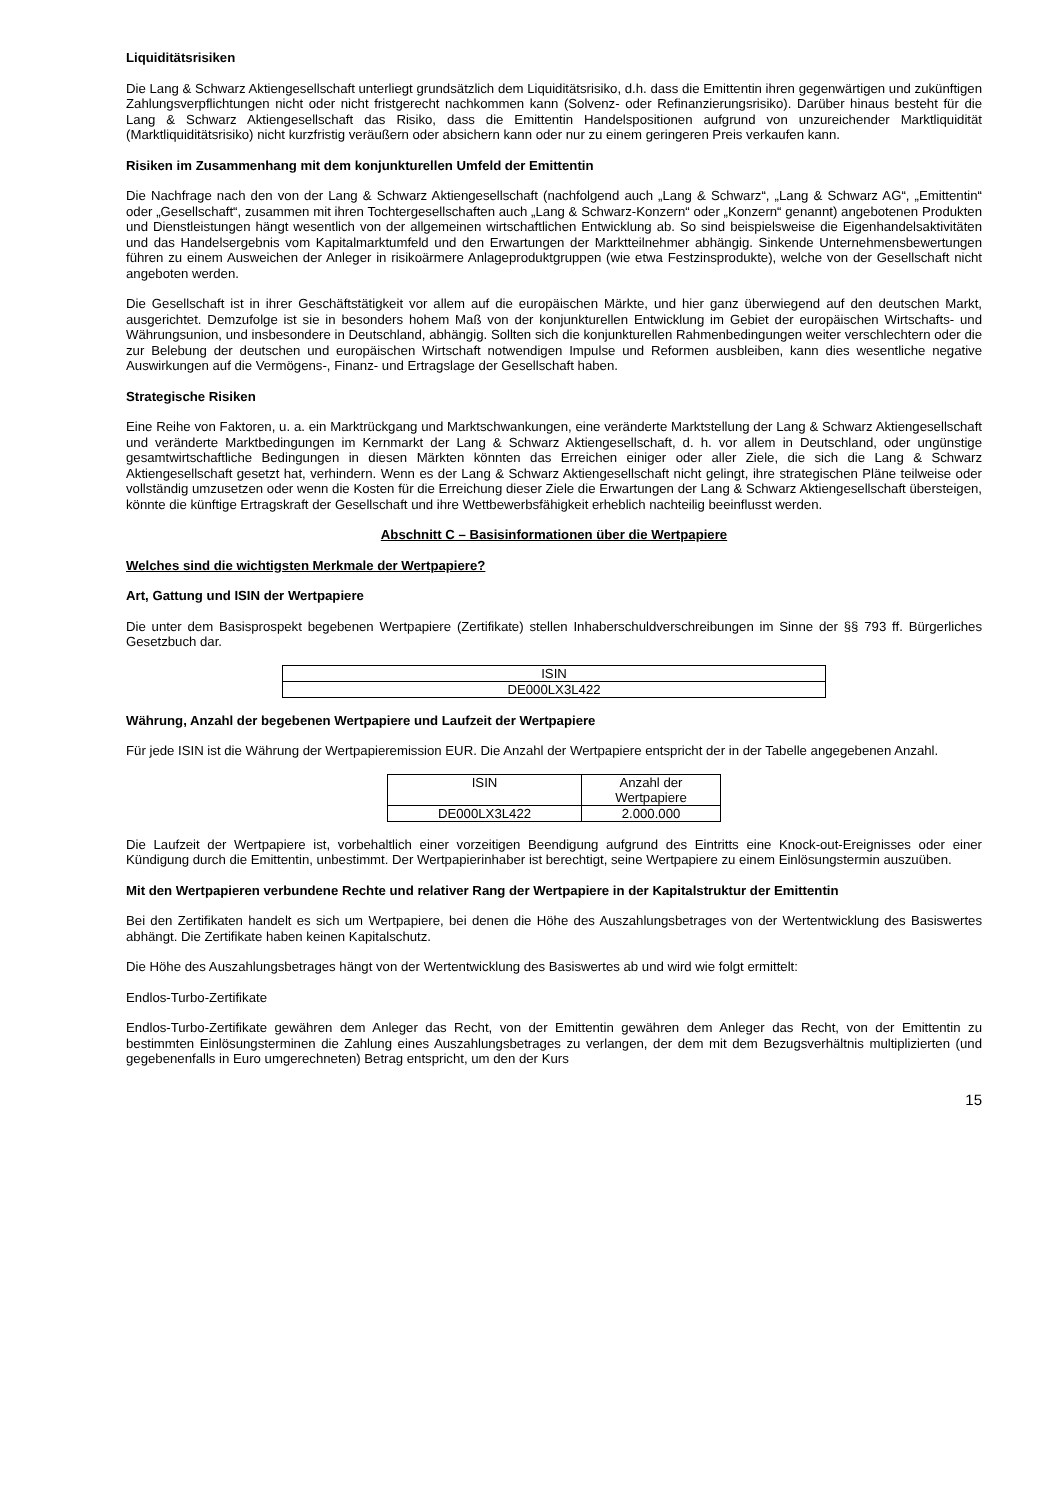Liquiditätsrisiken
Die Lang & Schwarz Aktiengesellschaft unterliegt grundsätzlich dem Liquiditätsrisiko, d.h. dass die Emittentin ihren gegenwärtigen und zukünftigen Zahlungsverpflichtungen nicht oder nicht fristgerecht nachkommen kann (Solvenz- oder Refinanzierungsrisiko). Darüber hinaus besteht für die Lang & Schwarz Aktiengesellschaft das Risiko, dass die Emittentin Handelspositionen aufgrund von unzureichender Marktliquidität (Marktliquiditätsrisiko) nicht kurzfristig veräußern oder absichern kann oder nur zu einem geringeren Preis verkaufen kann.
Risiken im Zusammenhang mit dem konjunkturellen Umfeld der Emittentin
Die Nachfrage nach den von der Lang & Schwarz Aktiengesellschaft (nachfolgend auch „Lang & Schwarz“, „Lang & Schwarz AG“, „Emittentin“ oder „Gesellschaft“, zusammen mit ihren Tochtergesellschaften auch „Lang & Schwarz-Konzern“ oder „Konzern“ genannt) angebotenen Produkten und Dienstleistungen hängt wesentlich von der allgemeinen wirtschaftlichen Entwicklung ab. So sind beispielsweise die Eigenhandelsaktivitäten und das Handelsergebnis vom Kapitalmarktumfeld und den Erwartungen der Marktteilnehmer abhängig. Sinkende Unternehmensbewertungen führen zu einem Ausweichen der Anleger in risikoärmere Anlageproduktgruppen (wie etwa Festzinsprodukte), welche von der Gesellschaft nicht angeboten werden.
Die Gesellschaft ist in ihrer Geschäftstätigkeit vor allem auf die europäischen Märkte, und hier ganz überwiegend auf den deutschen Markt, ausgerichtet. Demzufolge ist sie in besonders hohem Maß von der konjunkturellen Entwicklung im Gebiet der europäischen Wirtschafts- und Währungsunion, und insbesondere in Deutschland, abhängig. Sollten sich die konjunkturellen Rahmenbedingungen weiter verschlechtern oder die zur Belebung der deutschen und europäischen Wirtschaft notwendigen Impulse und Reformen ausbleiben, kann dies wesentliche negative Auswirkungen auf die Vermögens-, Finanz- und Ertragslage der Gesellschaft haben.
Strategische Risiken
Eine Reihe von Faktoren, u. a. ein Marktrückgang und Marktschwankungen, eine veränderte Marktstellung der Lang & Schwarz Aktiengesellschaft und veränderte Marktbedingungen im Kernmarkt der Lang & Schwarz Aktiengesellschaft, d. h. vor allem in Deutschland, oder ungünstige gesamtwirtschaftliche Bedingungen in diesen Märkten könnten das Erreichen einiger oder aller Ziele, die sich die Lang & Schwarz Aktiengesellschaft gesetzt hat, verhindern. Wenn es der Lang & Schwarz Aktiengesellschaft nicht gelingt, ihre strategischen Pläne teilweise oder vollständig umzusetzen oder wenn die Kosten für die Erreichung dieser Ziele die Erwartungen der Lang & Schwarz Aktiengesellschaft übersteigen, könnte die künftige Ertragskraft der Gesellschaft und ihre Wettbewerbsfähigkeit erheblich nachteilig beeinflusst werden.
Abschnitt C – Basisinformationen über die Wertpapiere
Welches sind die wichtigsten Merkmale der Wertpapiere?
Art, Gattung und ISIN der Wertpapiere
Die unter dem Basisprospekt begebenen Wertpapiere (Zertifikate) stellen Inhaberschuldverschreibungen im Sinne der §§ 793 ff. Bürgerliches Gesetzbuch dar.
| ISIN |
| --- |
| DE000LX3L422 |
Währung, Anzahl der begebenen Wertpapiere und Laufzeit der Wertpapiere
Für jede ISIN ist die Währung der Wertpapieremission EUR. Die Anzahl der Wertpapiere entspricht der in der Tabelle angegebenen Anzahl.
| ISIN | Anzahl der Wertpapiere |
| --- | --- |
| DE000LX3L422 | 2.000.000 |
Die Laufzeit der Wertpapiere ist, vorbehaltlich einer vorzeitigen Beendigung aufgrund des Eintritts eine Knock-out-Ereignisses oder einer Kündigung durch die Emittentin, unbestimmt. Der Wertpapierinhaber ist berechtigt, seine Wertpapiere zu einem Einlösungstermin auszuüben.
Mit den Wertpapieren verbundene Rechte und relativer Rang der Wertpapiere in der Kapitalstruktur der Emittentin
Bei den Zertifikaten handelt es sich um Wertpapiere, bei denen die Höhe des Auszahlungsbetrages von der Wertentwicklung des Basiswertes abhängt. Die Zertifikate haben keinen Kapitalschutz.
Die Höhe des Auszahlungsbetrages hängt von der Wertentwicklung des Basiswertes ab und wird wie folgt ermittelt:
Endlos-Turbo-Zertifikate
Endlos-Turbo-Zertifikate gewähren dem Anleger das Recht, von der Emittentin gewähren dem Anleger das Recht, von der Emittentin zu bestimmten Einlösungsterminen die Zahlung eines Auszahlungsbetrages zu verlangen, der dem mit dem Bezugsverhältnis multiplizierten (und gegebenenfalls in Euro umgerechneten) Betrag entspricht, um den der Kurs
15